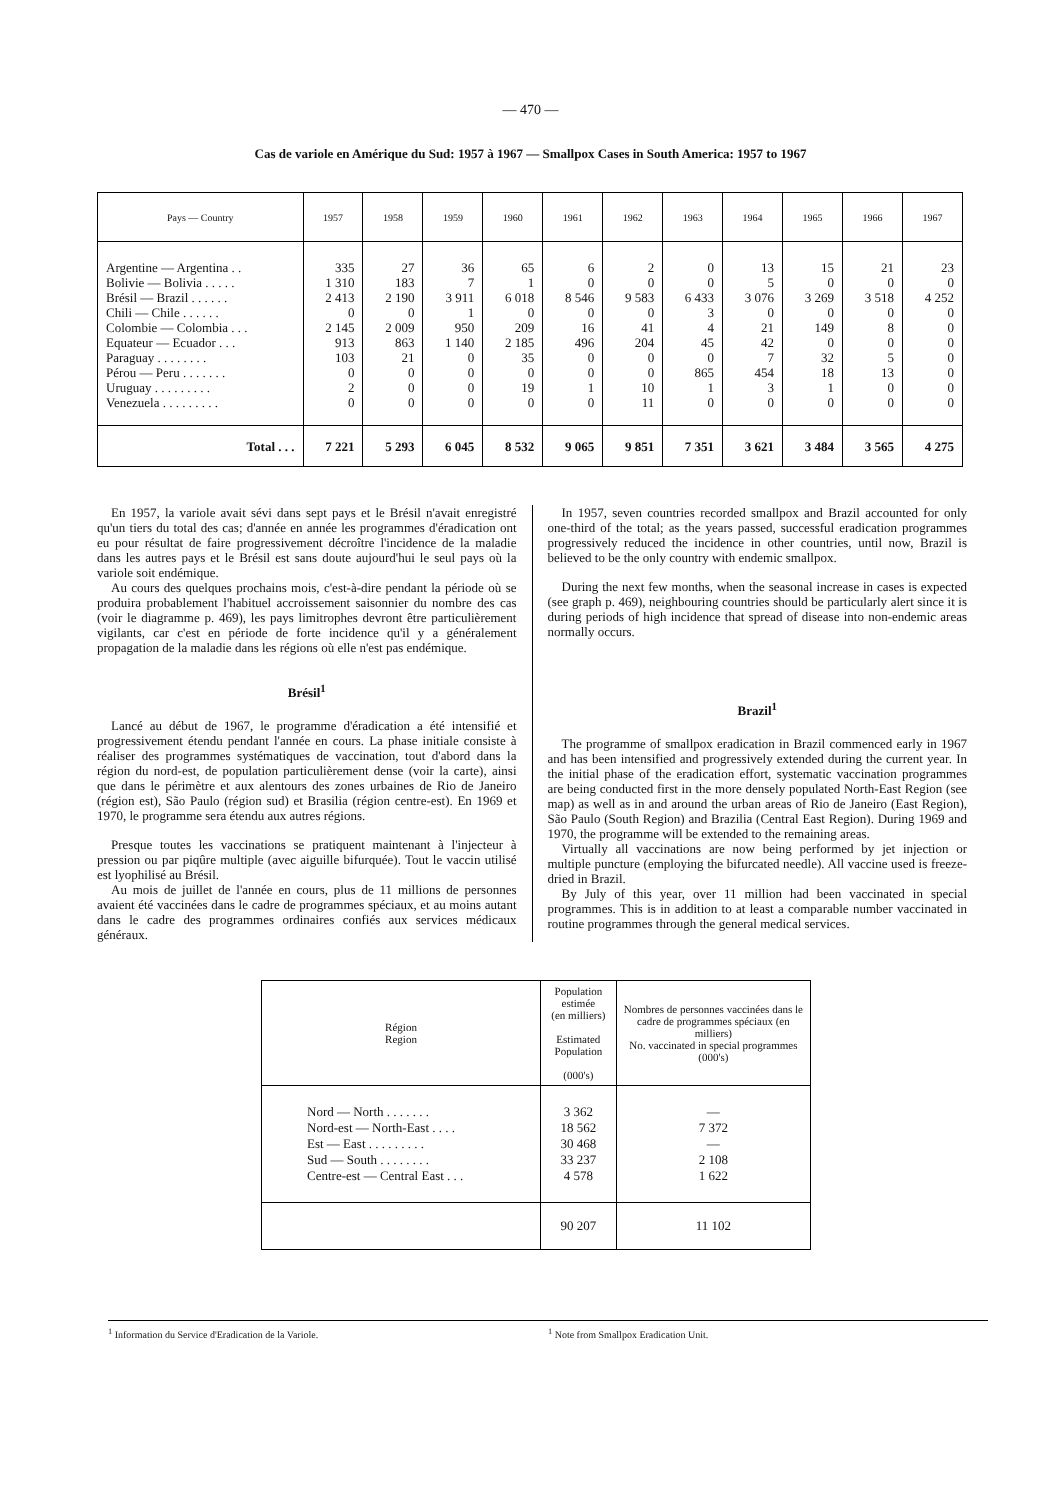— 470 —
Cas de variole en Amérique du Sud: 1957 à 1967 — Smallpox Cases in South America: 1957 to 1967
| Pays — Country | 1957 | 1958 | 1959 | 1960 | 1961 | 1962 | 1963 | 1964 | 1965 | 1966 | 1967 |
| --- | --- | --- | --- | --- | --- | --- | --- | --- | --- | --- | --- |
| Argentine — Argentina . . Bolivie — Bolivia . . . . . Brésil — Brazil . . . . . . Chili — Chile . . . . . . Colombie — Colombia . . . Equateur — Ecuador . . . Paraguay . . . . . . . . Pérou — Peru . . . . . . . Uruguay . . . . . . . . . Venezuela . . . . . . . . . | 335 1 310 2 413 0 2 145 913 103 0 2 0 | 27 183 2 190 0 2 009 863 21 0 0 0 | 36 7 3 911 1 950 1 140 0 0 0 0 | 65 1 6 018 0 209 2 185 35 0 19 0 | 6 0 8 546 0 16 496 0 0 1 0 | 2 0 9 583 0 41 204 0 0 10 11 | 0 0 6 433 3 4 45 0 865 1 0 | 13 5 3 076 0 21 42 7 454 3 0 | 15 0 3 269 0 149 0 32 18 1 0 | 21 0 3 518 0 8 0 5 13 0 0 | 23 0 4 252 0 0 0 0 0 0 0 |
| Total . . . | 7 221 | 5 293 | 6 045 | 8 532 | 9 065 | 9 851 | 7 351 | 3 621 | 3 484 | 3 565 | 4 275 |
En 1957, la variole avait sévi dans sept pays et le Brésil n'avait enregistré qu'un tiers du total des cas; d'année en année les programmes d'éradication ont eu pour résultat de faire progressivement décroître l'incidence de la maladie dans les autres pays et le Brésil est sans doute aujourd'hui le seul pays où la variole soit endémique.
Au cours des quelques prochains mois, c'est-à-dire pendant la période où se produira probablement l'habituel accroissement saisonnier du nombre des cas (voir le diagramme p. 469), les pays limitrophes devront être particulièrement vigilants, car c'est en période de forte incidence qu'il y a généralement propagation de la maladie dans les régions où elle n'est pas endémique.
Brésil<sup>1</sup>
Lancé au début de 1967, le programme d'éradication a été intensifié et progressivement étendu pendant l'année en cours. La phase initiale consiste à réaliser des programmes systématiques de vaccination, tout d'abord dans la région du nord-est, de population particulièrement dense (voir la carte), ainsi que dans le périmètre et aux alentours des zones urbaines de Rio de Janeiro (région est), São Paulo (région sud) et Brasilia (région centre-est). En 1969 et 1970, le programme sera étendu aux autres régions.
Presque toutes les vaccinations se pratiquent maintenant à l'injecteur à pression ou par piqûre multiple (avec aiguille bifurquée). Tout le vaccin utilisé est lyophilisé au Brésil.
Au mois de juillet de l'année en cours, plus de 11 millions de personnes avaient été vaccinées dans le cadre de programmes spéciaux, et au moins autant dans le cadre des programmes ordinaires confiés aux services médicaux généraux.
In 1957, seven countries recorded smallpox and Brazil accounted for only one-third of the total; as the years passed, successful eradication programmes progressively reduced the incidence in other countries, until now, Brazil is believed to be the only country with endemic smallpox.
During the next few months, when the seasonal increase in cases is expected (see graph p. 469), neighbouring countries should be particularly alert since it is during periods of high incidence that spread of disease into non-endemic areas normally occurs.
Brazil<sup>1</sup>
The programme of smallpox eradication in Brazil commenced early in 1967 and has been intensified and progressively extended during the current year. In the initial phase of the eradication effort, systematic vaccination programmes are being conducted first in the more densely populated North-East Region (see map) as well as in and around the urban areas of Rio de Janeiro (East Region), São Paulo (South Region) and Brazilia (Central East Region). During 1969 and 1970, the programme will be extended to the remaining areas.
Virtually all vaccinations are now being performed by jet injection or multiple puncture (employing the bifurcated needle). All vaccine used is freeze-dried in Brazil.
By July of this year, over 11 million had been vaccinated in special programmes. This is in addition to at least a comparable number vaccinated in routine programmes through the general medical services.
| Région Region | Population estimée (en milliers) Estimated Population (000's) | Nombres de personnes vaccinées dans le cadre de programmes spéciaux (en milliers) No. vaccinated in special programmes (000's) |
| --- | --- | --- |
| Nord — North . . . . . . . Nord-est — North-East . . . . Est — East . . . . . . . . . Sud — South . . . . . . . . Centre-est — Central East . . . | 3 362 18 562 30 468 33 237 4 578 | — 7 372 — 2 108 1 622 |
| | 90 207 | 11 102 |
<sup>1</sup> Information du Service d'Eradication de la Variole. <sup>1</sup> Note from Smallpox Eradication Unit.